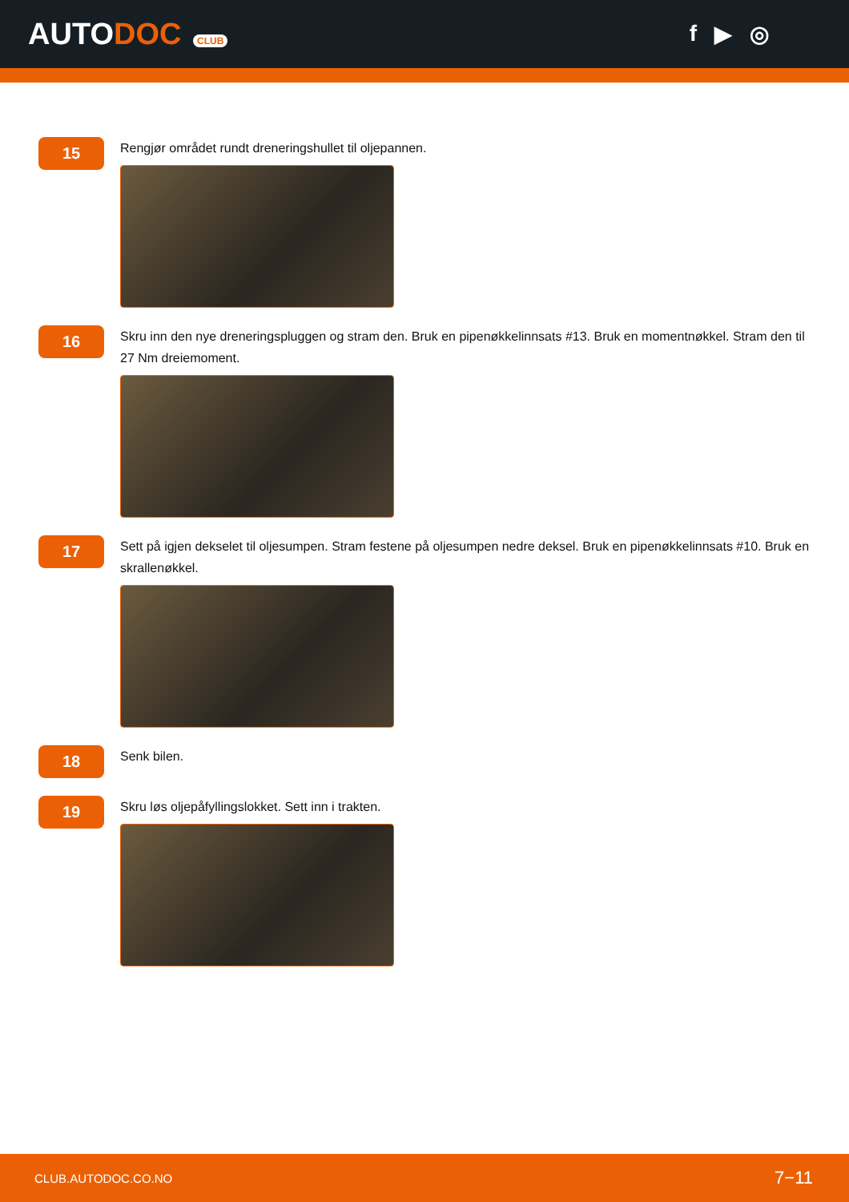AUTODOC CLUB
f ▶ ◎
15
Rengjør området rundt dreneringshullet til oljepannen.
16
Skru inn den nye dreneringspluggen og stram den. Bruk en pipenøkkelinnsats #13. Bruk en momentnøkkel. Stram den til 27 Nm dreiemoment.
17
Sett på igjen dekselet til oljesumpen. Stram festene på oljesumpen nedre deksel. Bruk en pipenøkkelinnsats #10. Bruk en skrallenøkkel.
18
Senk bilen.
19
Skru løs oljepåfyllingslokket. Sett inn i trakten.
CLUB.AUTODOC.CO.NO 7−11